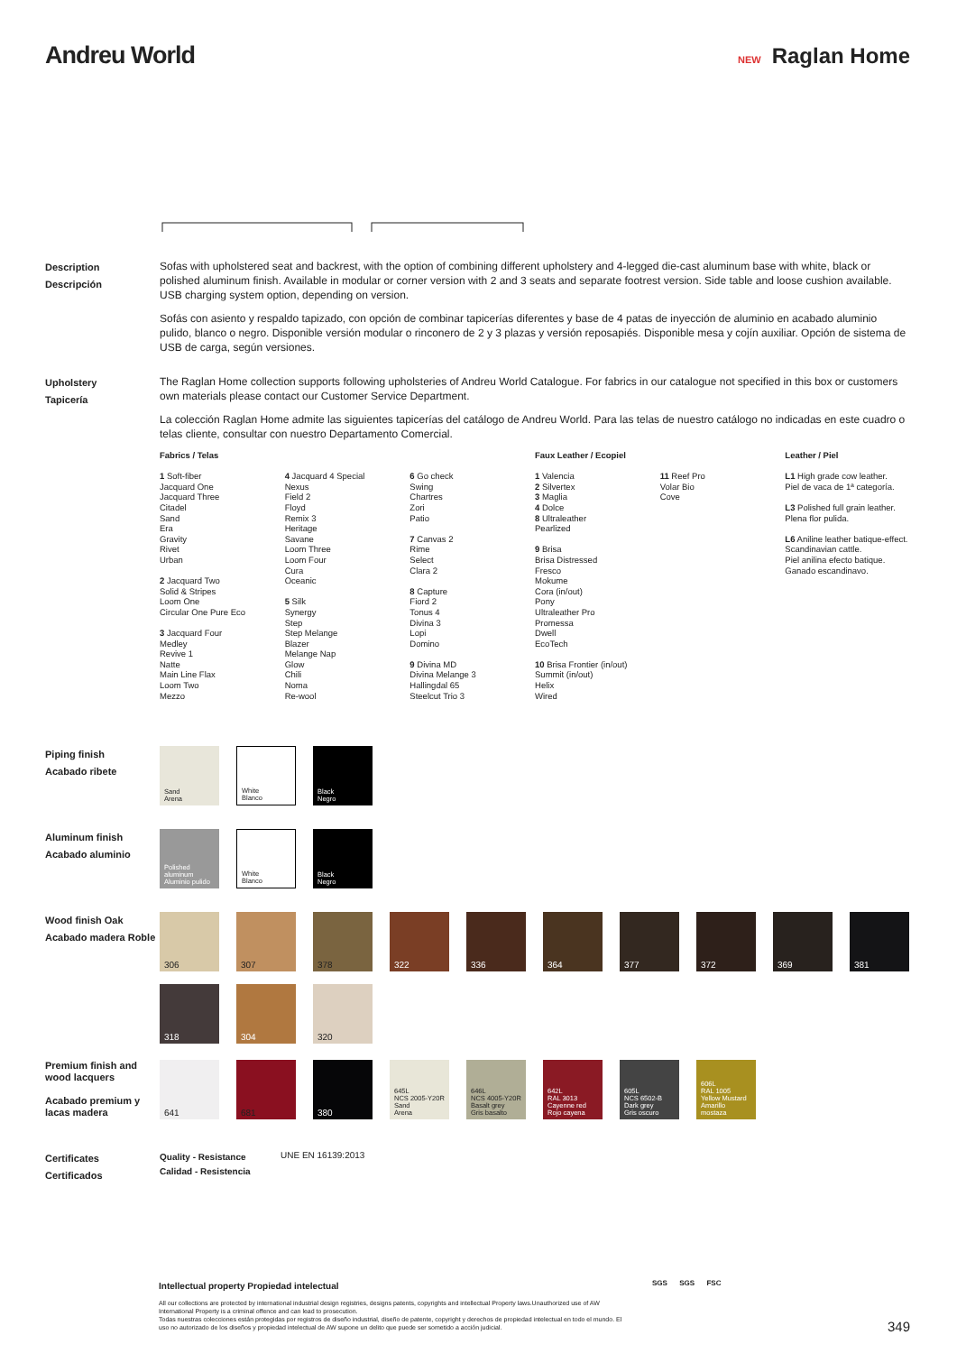Andreu World
NEW Raglan Home
Description
Descripción
Sofas with upholstered seat and backrest, with the option of combining different upholstery and 4-legged die-cast aluminum base with white, black or polished aluminum finish. Available in modular or corner version with 2 and 3 seats and separate footrest version. Side table and loose cushion available. USB charging system option, depending on version.
Sofás con asiento y respaldo tapizado, con opción de combinar tapicerías diferentes y base de 4 patas de inyección de aluminio en acabado aluminio pulido, blanco o negro. Disponible versión modular o rinconero de 2 y 3 plazas y versión reposapiés. Disponible mesa y cojín auxiliar. Opción de sistema de USB de carga, según versiones.
Upholstery
Tapicería
The Raglan Home collection supports following upholsteries of Andreu World Catalogue. For fabrics in our catalogue not specified in this box or customers own materials please contact our Customer Service Department.
La colección Raglan Home admite las siguientes tapicerías del catálogo de Andreu World. Para las telas de nuestro catálogo no indicadas en este cuadro o telas cliente, consultar con nuestro Departamento Comercial.
Fabrics / Telas
1 Soft-fiber
Jacquard One
Jacquard Three
Citadel
Sand
Era
Gravity
Rivet
Urban
2 Jacquard Two
Solid & Stripes
Loom One
Circular One Pure Eco
3 Jacquard Four
Medley
Revive 1
Natte
Main Line Flax
Loom Two
Mezzo
4 Jacquard 4 Special
Nexus
Field 2
Floyd
Remix 3
Heritage
Savane
Loom Three
Loom Four
Cura
Oceanic
5 Silk
Synergy
Step
Step Melange
Blazer
Melange Nap
Glow
Chili
Noma
Re-wool
6 Go check
Swing
Chartres
Zori
Patio
7 Canvas 2
Rime
Select
Clara 2
8 Capture
Fiord 2
Tonus 4
Divina 3
Lopi
Domino
9 Divina MD
Divina Melange 3
Hallingdal 65
Steelcut Trio 3
Faux Leather / Ecopiel
1 Valencia
2 Silvertex
3 Maglia
4 Dolce
8 Ultraleather
Pearlized
9 Brisa
Brisa Distressed
Fresco
Mokume
Cora (in/out)
Pony
Ultraleather Pro
Promessa
Dwell
EcoTech
10 Brisa Frontier (in/out)
Summit (in/out)
Helix
Wired
11 Reef Pro
Volar Bio
Cove
Leather / Piel
L1 High grade cow leather.
Piel de vaca de 1ª categoría.
L3 Polished full grain leather.
Plena flor pulida.
L6 Aniline leather batique-effect. Scandinavian cattle.
Piel anilina efecto batique. Ganado escandinavo.
Piping finish
Acabado ribete
Sand
Arena
White
Blanco
Black
Negro
Aluminum finish
Acabado aluminio
Polished aluminum
Aluminio pulido
White
Blanco
Black
Negro
Wood finish Oak
Acabado madera Roble
306
307
378
322
336
364
377
372
369
381
318
304
320
Premium finish and wood lacquers
Acabado premium y lacas madera
641
681
380
645L
NCS 2005-Y20R
Sand
Arena
646L
NCS 4005-Y20R
Basalt grey
Gris basalto
642L
RAL 3013
Cayenne red
Rojo cayena
605L
NCS 6502-B
Dark grey
Gris oscuro
606L
RAL 1005
Yellow Mustard
Amarillo mostaza
Certificates
Certificados
Quality - Resistance
Calidad - Resistencia
UNE EN 16139:2013
Intellectual property Propiedad intelectual
All our collections are protected by international industrial design registries, designs patents, copyrights and intellectual Property laws.Unauthorized use of AW International Property is a criminal offence and can lead to prosecution.
Todas nuestras colecciones están protegidas por registros de diseño industrial, diseño de patente, copyright y derechos de propiedad intelectual en todo el mundo. El uso no autorizado de los diseños y propiedad intelectual de AW supone un delito que puede ser sometido a acción judicial.
SGS SGS FSC
349